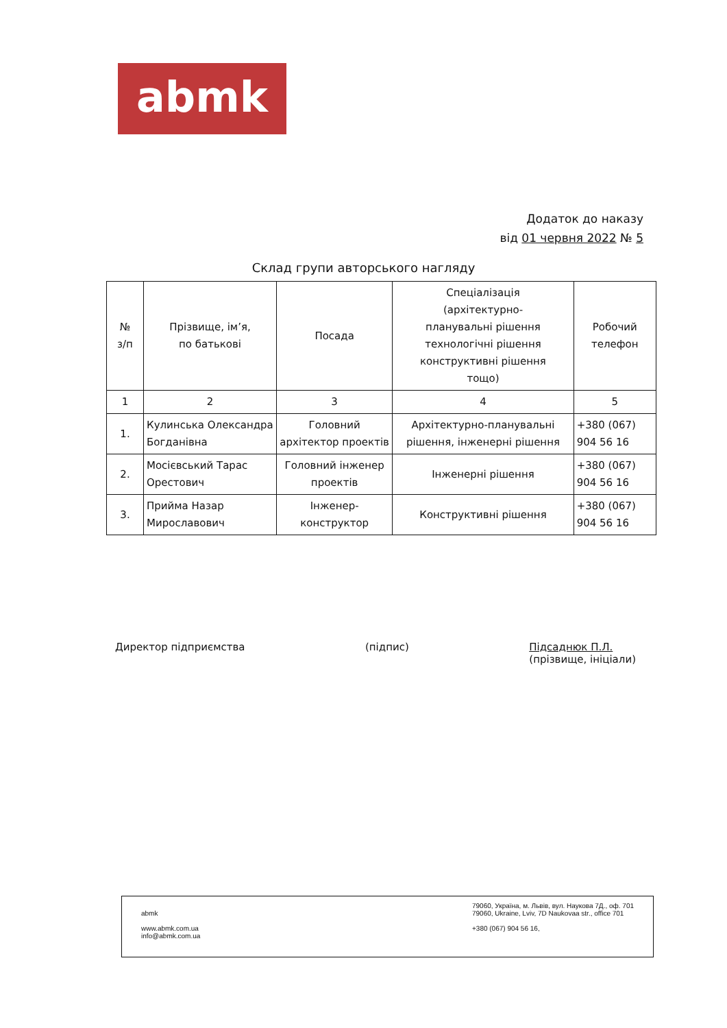abmk
Додаток до наказу
від 01 червня 2022 № 5
Склад групи авторського нагляду
| № з/п | Прізвище, ім’я, по батькові | Посада | Спеціалізація (архітектурно- планувальні рішення технологічні рішення конструктивні рішення тощо) | Робочий телефон |
| --- | --- | --- | --- | --- |
| 1 | 2 | 3 | 4 | 5 |
| 1. | Кулинська Олександра Богданівна | Головний архітектор проектів | Архітектурно-планувальні рішення, інженерні рішення | +380 (067) 904 56 16 |
| 2. | Мосієвський Тарас Орестович | Головний інженер проектів | Інженерні рішення | +380 (067) 904 56 16 |
| 3. | Прийма Назар Мирославович | Інженер-конструктор | Конструктивні рішення | +380 (067) 904 56 16 |
Директор підприємства (підпис) Підсаднюк П.Л.
(прізвище, ініціали)
abmk
www.abmk.com.ua
info@abmk.com.ua
79060, Україна, м. Львів, вул. Наукова 7Д., оф. 701
79060, Ukraine, Lviv, 7D Naukovaa str., office 701
+380 (067) 904 56 16,